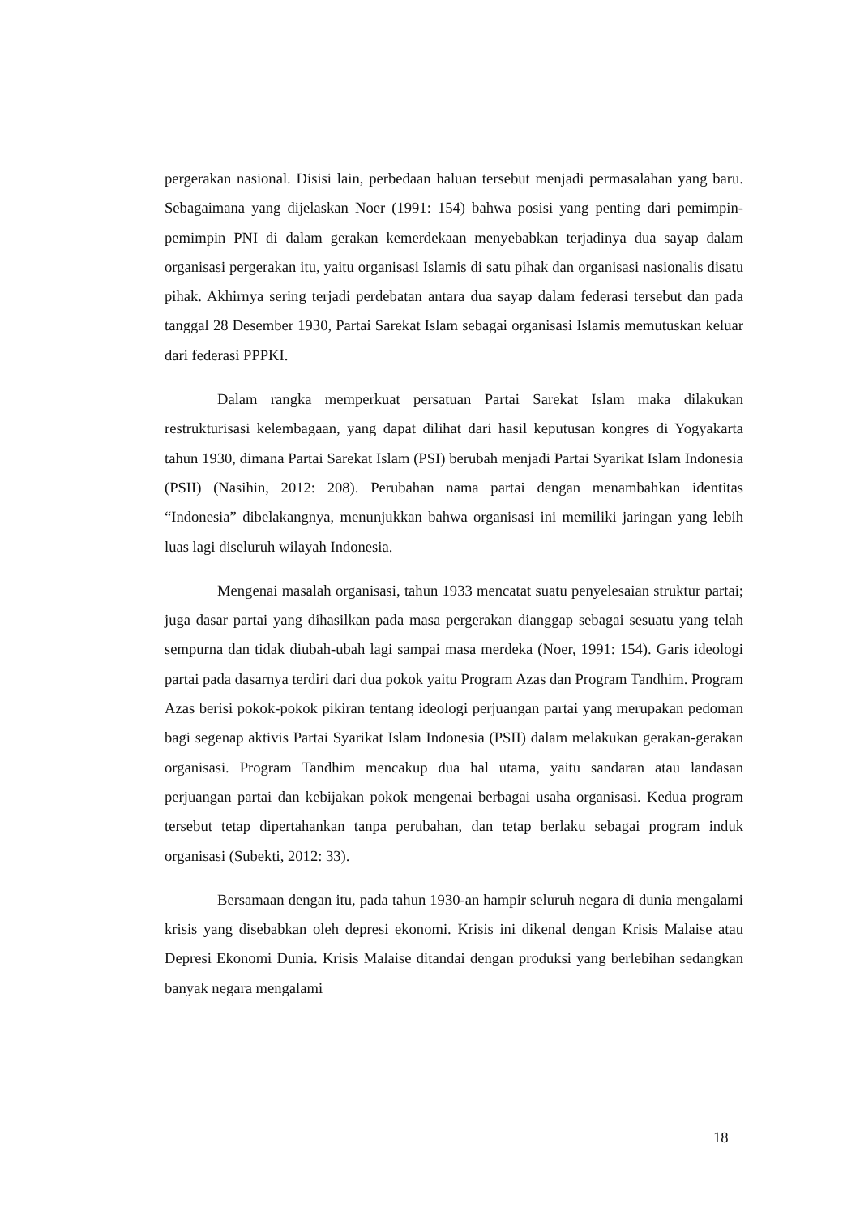pergerakan nasional. Disisi lain, perbedaan haluan tersebut menjadi permasalahan yang baru. Sebagaimana yang dijelaskan Noer (1991: 154) bahwa posisi yang penting dari pemimpin-pemimpin PNI di dalam gerakan kemerdekaan menyebabkan terjadinya dua sayap dalam organisasi pergerakan itu, yaitu organisasi Islamis di satu pihak dan organisasi nasionalis disatu pihak. Akhirnya sering terjadi perdebatan antara dua sayap dalam federasi tersebut dan pada tanggal 28 Desember 1930, Partai Sarekat Islam sebagai organisasi Islamis memutuskan keluar dari federasi PPPKI.
Dalam rangka memperkuat persatuan Partai Sarekat Islam maka dilakukan restrukturisasi kelembagaan, yang dapat dilihat dari hasil keputusan kongres di Yogyakarta tahun 1930, dimana Partai Sarekat Islam (PSI) berubah menjadi Partai Syarikat Islam Indonesia (PSII) (Nasihin, 2012: 208). Perubahan nama partai dengan menambahkan identitas “Indonesia” dibelakangnya, menunjukkan bahwa organisasi ini memiliki jaringan yang lebih luas lagi diseluruh wilayah Indonesia.
Mengenai masalah organisasi, tahun 1933 mencatat suatu penyelesaian struktur partai; juga dasar partai yang dihasilkan pada masa pergerakan dianggap sebagai sesuatu yang telah sempurna dan tidak diubah-ubah lagi sampai masa merdeka (Noer, 1991: 154). Garis ideologi partai pada dasarnya terdiri dari dua pokok yaitu Program Azas dan Program Tandhim. Program Azas berisi pokok-pokok pikiran tentang ideologi perjuangan partai yang merupakan pedoman bagi segenap aktivis Partai Syarikat Islam Indonesia (PSII) dalam melakukan gerakan-gerakan organisasi. Program Tandhim mencakup dua hal utama, yaitu sandaran atau landasan perjuangan partai dan kebijakan pokok mengenai berbagai usaha organisasi. Kedua program tersebut tetap dipertahankan tanpa perubahan, dan tetap berlaku sebagai program induk organisasi (Subekti, 2012: 33).
Bersamaan dengan itu, pada tahun 1930-an hampir seluruh negara di dunia mengalami krisis yang disebabkan oleh depresi ekonomi. Krisis ini dikenal dengan Krisis Malaise atau Depresi Ekonomi Dunia. Krisis Malaise ditandai dengan produksi yang berlebihan sedangkan banyak negara mengalami
18